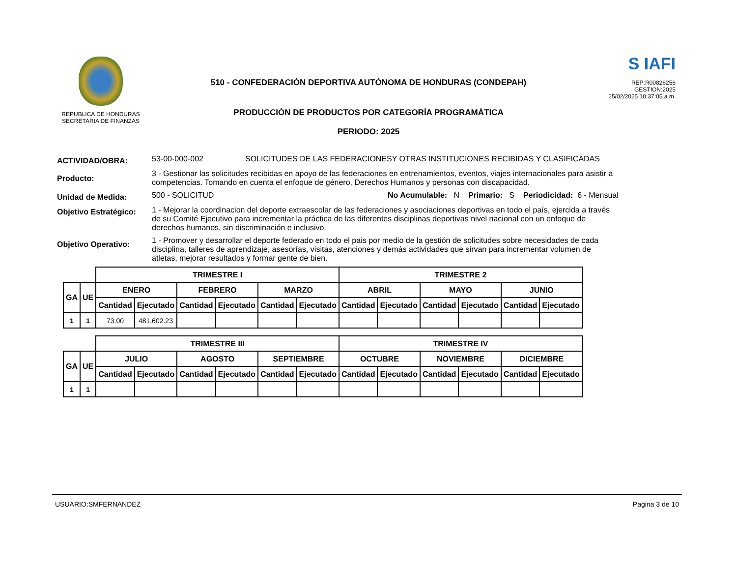REPUBLICA DE HONDURAS
SECRETARIA DE FINANZAS
510 - CONFEDERACIÓN DEPORTIVA AUTÓNOMA DE HONDURAS (CONDEPAH)
PRODUCCIÓN DE PRODUCTOS POR CATEGORÍA PROGRAMÁTICA
PERIODO: 2025
S IAFI
REP:R00826256
GESTION:2025
25/02/2025 10:37:05 a.m.
ACTIVIDAD/OBRA:
53-00-000-002 SOLICITUDES DE LAS FEDERACIONESY OTRAS INSTITUCIONES RECIBIDAS Y CLASIFICADAS
Producto:
3 - Gestionar las solicitudes recibidas en apoyo de las federaciones en entrenamientos, eventos, viajes internacionales para asistir a competencias. Tomando en cuenta el enfoque de género, Derechos Humanos y personas con discapacidad.
Unidad de Medida:
500 - SOLICITUD No Acumulable: N Primario: S Periodicidad: 6 - Mensual
Objetivo Estratégico:
1 - Mejorar la coordinacion del deporte extraescolar de las federaciones y asociaciones deportivas en todo el país, ejercida a través de su Comité Ejecutivo para incrementar la práctica de las diferentes disciplinas deportivas nivel nacional con un enfoque de derechos humanos, sin discriminación e inclusivo.
Objetivo Operativo:
1 - Promover y desarrollar el deporte federado en todo el pais por medio de la gestión de solicitudes sobre necesidades de cada disciplina, talleres de aprendizaje, asesorías, visitas, atenciones y demás actividades que sirvan para incrementar volumen de atletas, mejorar resultados y formar gente de bien.
| | | TRIMESTRE I | | | | | | TRIMESTRE 2 | | | | | |
| --- | --- | --- | --- | --- | --- | --- | --- | --- | --- | --- | --- | --- | --- |
| GA | UE | ENERO | | FEBRERO | | MARZO | | ABRIL | | MAYO | | JUNIO | |
| | | Cantidad | Ejecutado | Cantidad | Ejecutado | Cantidad | Ejecutado | Cantidad | Ejecutado | Cantidad | Ejecutado | Cantidad | Ejecutado |
| 1 | 1 | 73.00 | 481,602.23 | | | | | | | | | | |
| | | TRIMESTRE III | | | | | | TRIMESTRE IV | | | | | |
| --- | --- | --- | --- | --- | --- | --- | --- | --- | --- | --- | --- | --- | --- |
| GA | UE | JULIO | | AGOSTO | | SEPTIEMBRE | | OCTUBRE | | NOVIEMBRE | | DICIEMBRE | |
| | | Cantidad | Ejecutado | Cantidad | Ejecutado | Cantidad | Ejecutado | Cantidad | Ejecutado | Cantidad | Ejecutado | Cantidad | Ejecutado |
| 1 | 1 | | | | | | | | | | | | |
USUARIO:SMFERNANDEZ Pagina 3 de 10